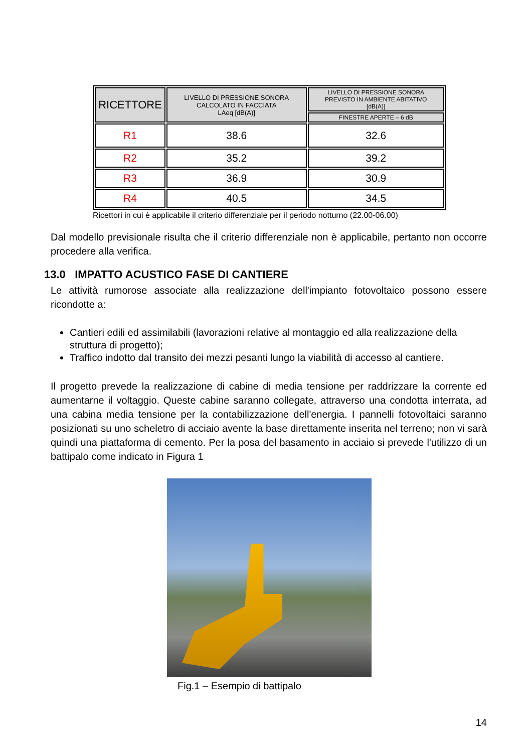| RICETTORE | LIVELLO DI PRESSIONE SONORA CALCOLATO IN FACCIATA LAeq [dB(A)] | LIVELLO DI PRESSIONE SONORA PREVISTO IN AMBIENTE ABITATIVO [dB(A)] |
| --- | --- | --- |
| | | FINESTRE APERTE – 6 dB |
| R1 | 38.6 | 32.6 |
| R2 | 35.2 | 39.2 |
| R3 | 36.9 | 30.9 |
| R4 | 40.5 | 34.5 |
Ricettori in cui è applicabile il criterio differenziale per il periodo notturno (22.00-06.00)
Dal modello previsionale risulta che il criterio differenziale non è applicabile, pertanto non occorre procedere alla verifica.
13.0 IMPATTO ACUSTICO FASE DI CANTIERE
Le attività rumorose associate alla realizzazione dell'impianto fotovoltaico possono essere ricondotte a:
Cantieri edili ed assimilabili (lavorazioni relative al montaggio ed alla realizzazione della struttura di progetto);
Traffico indotto dal transito dei mezzi pesanti lungo la viabilità di accesso al cantiere.
Il progetto prevede la realizzazione di cabine di media tensione per raddrizzare la corrente ed aumentarne il voltaggio. Queste cabine saranno collegate, attraverso una condotta interrata, ad una cabina media tensione per la contabilizzazione dell'energia. I pannelli fotovoltaici saranno posizionati su uno scheletro di acciaio avente la base direttamente inserita nel terreno; non vi sarà quindi una piattaforma di cemento. Per la posa del basamento in acciaio si prevede l'utilizzo di un battipalo come indicato in Figura 1
Fig.1 – Esempio di battipalo
14